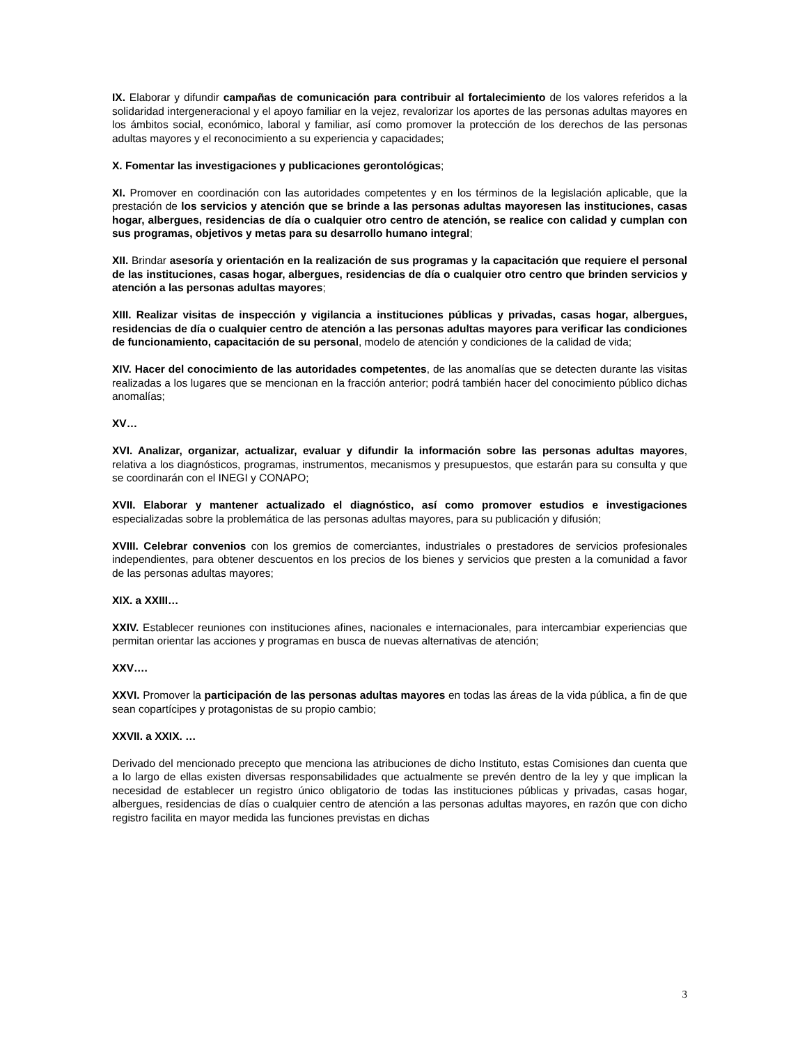IX. Elaborar y difundir campañas de comunicación para contribuir al fortalecimiento de los valores referidos a la solidaridad intergeneracional y el apoyo familiar en la vejez, revalorizar los aportes de las personas adultas mayores en los ámbitos social, económico, laboral y familiar, así como promover la protección de los derechos de las personas adultas mayores y el reconocimiento a su experiencia y capacidades;
X. Fomentar las investigaciones y publicaciones gerontológicas;
XI. Promover en coordinación con las autoridades competentes y en los términos de la legislación aplicable, que la prestación de los servicios y atención que se brinde a las personas adultas mayoresen las instituciones, casas hogar, albergues, residencias de día o cualquier otro centro de atención, se realice con calidad y cumplan con sus programas, objetivos y metas para su desarrollo humano integral;
XII. Brindar asesoría y orientación en la realización de sus programas y la capacitación que requiere el personal de las instituciones, casas hogar, albergues, residencias de día o cualquier otro centro que brinden servicios y atención a las personas adultas mayores;
XIII. Realizar visitas de inspección y vigilancia a instituciones públicas y privadas, casas hogar, albergues, residencias de día o cualquier centro de atención a las personas adultas mayores para verificar las condiciones de funcionamiento, capacitación de su personal, modelo de atención y condiciones de la calidad de vida;
XIV. Hacer del conocimiento de las autoridades competentes, de las anomalías que se detecten durante las visitas realizadas a los lugares que se mencionan en la fracción anterior; podrá también hacer del conocimiento público dichas anomalías;
XV…
XVI. Analizar, organizar, actualizar, evaluar y difundir la información sobre las personas adultas mayores, relativa a los diagnósticos, programas, instrumentos, mecanismos y presupuestos, que estarán para su consulta y que se coordinarán con el INEGI y CONAPO;
XVII. Elaborar y mantener actualizado el diagnóstico, así como promover estudios e investigaciones especializadas sobre la problemática de las personas adultas mayores, para su publicación y difusión;
XVIII. Celebrar convenios con los gremios de comerciantes, industriales o prestadores de servicios profesionales independientes, para obtener descuentos en los precios de los bienes y servicios que presten a la comunidad a favor de las personas adultas mayores;
XIX. a XXIII…
XXIV. Establecer reuniones con instituciones afines, nacionales e internacionales, para intercambiar experiencias que permitan orientar las acciones y programas en busca de nuevas alternativas de atención;
XXV….
XXVI. Promover la participación de las personas adultas mayores en todas las áreas de la vida pública, a fin de que sean copartícipes y protagonistas de su propio cambio;
XXVII. a XXIX. …
Derivado del mencionado precepto que menciona las atribuciones de dicho Instituto, estas Comisiones dan cuenta que a lo largo de ellas existen diversas responsabilidades que actualmente se prevén dentro de la ley y que implican la necesidad de establecer un registro único obligatorio de todas las instituciones públicas y privadas, casas hogar, albergues, residencias de días o cualquier centro de atención a las personas adultas mayores, en razón que con dicho registro facilita en mayor medida las funciones previstas en dichas
3